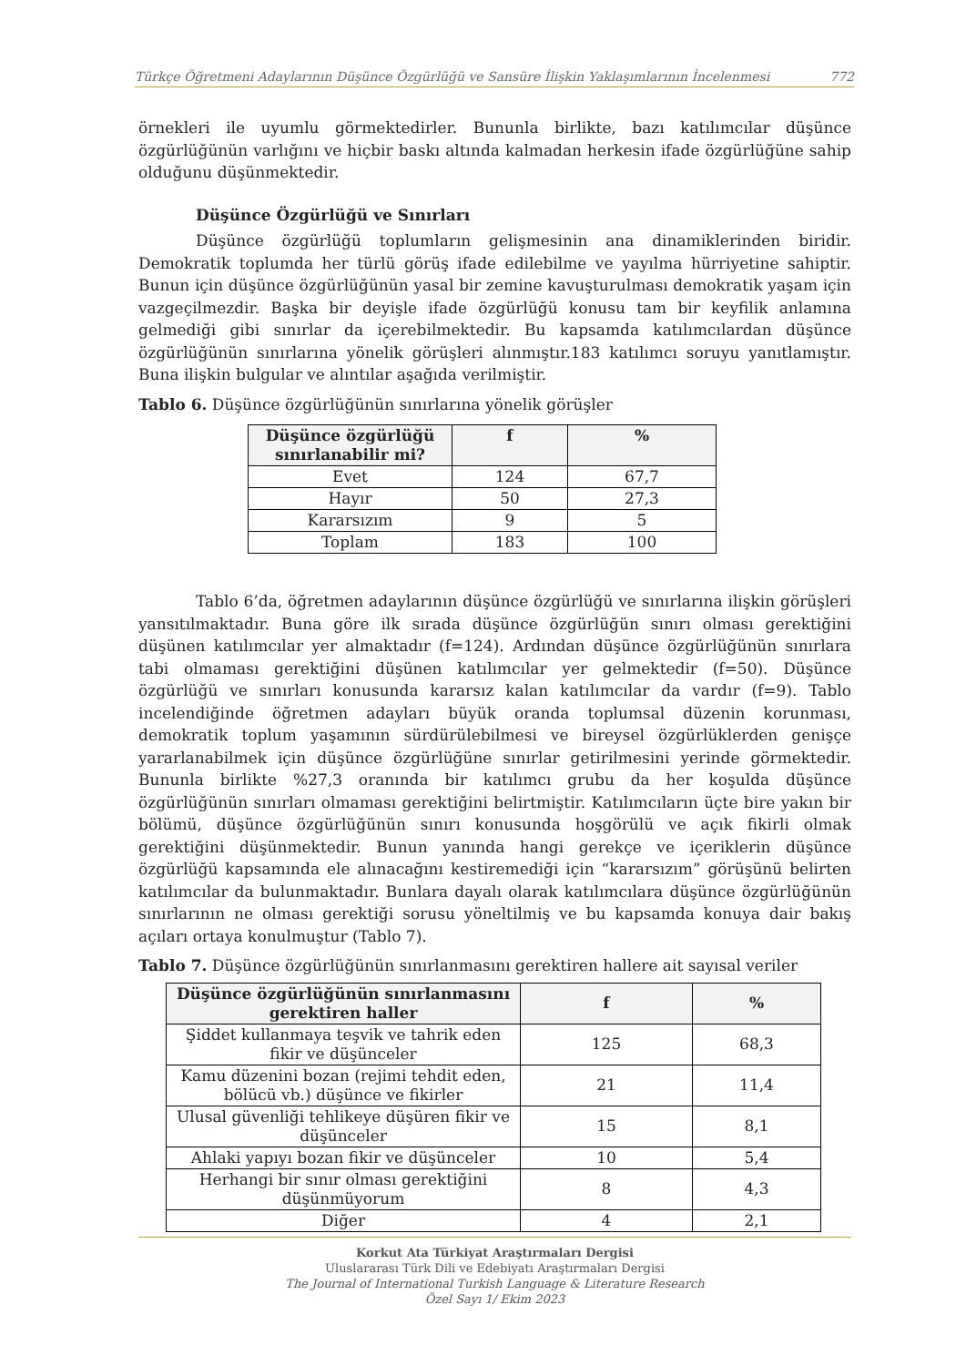Türkçe Öğretmeni Adaylarının Düşünce Özgürlüğü ve Sansüre İlişkin Yaklaşımlarının İncelenmesi 772
örnekleri ile uyumlu görmektedirler. Bununla birlikte, bazı katılımcılar düşünce özgürlüğünün varlığını ve hiçbir baskı altında kalmadan herkesin ifade özgürlüğüne sahip olduğunu düşünmektedir.
Düşünce Özgürlüğü ve Sınırları
Düşünce özgürlüğü toplumların gelişmesinin ana dinamiklerinden biridir. Demokratik toplumda her türlü görüş ifade edilebilme ve yayılma hürriyetine sahiptir. Bunun için düşünce özgürlüğünün yasal bir zemine kavuşturulması demokratik yaşam için vazgeçilmezdir. Başka bir deyişle ifade özgürlüğü konusu tam bir keyfilik anlamına gelmediği gibi sınırlar da içerebilmektedir. Bu kapsamda katılımcılardan düşünce özgürlüğünün sınırlarına yönelik görüşleri alınmıştır.183 katılımcı soruyu yanıtlamıştır. Buna ilişkin bulgular ve alıntılar aşağıda verilmiştir.
Tablo 6. Düşünce özgürlüğünün sınırlarına yönelik görüşler
| Düşünce özgürlüğü sınırlanabilir mi? | f | % |
| --- | --- | --- |
| Evet | 124 | 67,7 |
| Hayır | 50 | 27,3 |
| Kararsızım | 9 | 5 |
| Toplam | 183 | 100 |
Tablo 6’da, öğretmen adaylarının düşünce özgürlüğü ve sınırlarına ilişkin görüşleri yansıtılmaktadır. Buna göre ilk sırada düşünce özgürlüğün sınırı olması gerektiğini düşünen katılımcılar yer almaktadır (f=124). Ardından düşünce özgürlüğünün sınırlara tabi olmaması gerektiğini düşünen katılımcılar yer gelmektedir (f=50). Düşünce özgürlüğü ve sınırları konusunda kararsız kalan katılımcılar da vardır (f=9). Tablo incelendiğinde öğretmen adayları büyük oranda toplumsal düzenin korunması, demokratik toplum yaşamının sürdürülebilmesi ve bireysel özgürlüklerden genişçe yararlanabilmek için düşünce özgürlüğüne sınırlar getirilmesini yerinde görmektedir. Bununla birlikte %27,3 oranında bir katılımcı grubu da her koşulda düşünce özgürlüğünün sınırları olmaması gerektiğini belirtmiştir. Katılımcıların üçte bire yakın bir bölümü, düşünce özgürlüğünün sınırı konusunda hoşgörülü ve açık fikirli olmak gerektiğini düşünmektedir. Bunun yanında hangi gerekçe ve içeriklerin düşünce özgürlüğü kapsamında ele alınacağını kestiremediği için “kararsızım” görüşünü belirten katılımcılar da bulunmaktadır. Bunlara dayalı olarak katılımcılara düşünce özgürlüğünün sınırlarının ne olması gerektiği sorusu yöneltilmiş ve bu kapsamda konuya dair bakış açıları ortaya konulmuştur (Tablo 7).
Tablo 7. Düşünce özgürlüğünün sınırlanmasını gerektiren hallere ait sayısal veriler
| Düşünce özgürlüğünün sınırlanmasını gerektiren haller | f | % |
| --- | --- | --- |
| Şiddet kullanmaya teşvik ve tahrik eden fikir ve düşünceler | 125 | 68,3 |
| Kamu düzenini bozan (rejimi tehdit eden, bölücü vb.) düşünce ve fikirler | 21 | 11,4 |
| Ulusal güvenliği tehlikeye düşüren fikir ve düşünceler | 15 | 8,1 |
| Ahlaki yapıyı bozan fikir ve düşünceler | 10 | 5,4 |
| Herhangi bir sınır olması gerektiğini düşünmüyorum | 8 | 4,3 |
| Diğer | 4 | 2,1 |
Korkut Ata Türkiyat Araştırmaları Dergisi
Uluslararası Türk Dili ve Edebiyatı Araştırmaları Dergisi
The Journal of International Turkish Language & Literature Research
Özel Sayı 1/ Ekim 2023